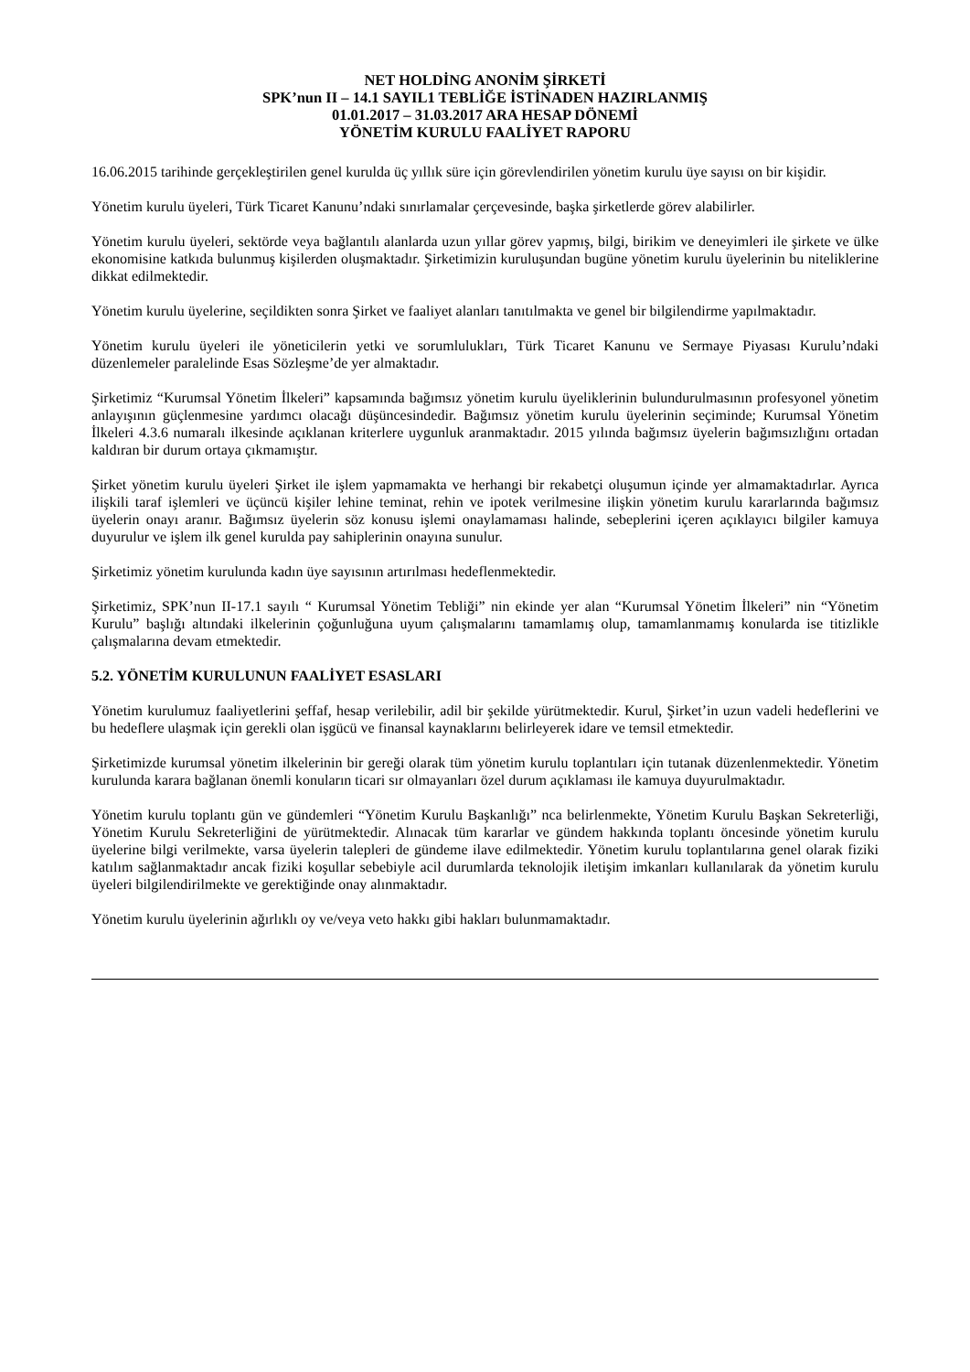NET HOLDİNG ANONİM ŞİRKETİ
SPK’nun II – 14.1 SAYIL1 TEBLİĞE İSTİNADEN HAZIRLANMIŞ
01.01.2017 – 31.03.2017 ARA HESAP DÖNEMİ
YÖNETİM KURULU FAALİYET RAPORU
16.06.2015 tarihinde gerçekleştirilen genel kurulda üç yıllık süre için görevlendirilen yönetim kurulu üye sayısı on bir kişidir.
Yönetim kurulu üyeleri, Türk Ticaret Kanunu’ndaki sınırlamalar çerçevesinde, başka şirketlerde görev alabilirler.
Yönetim kurulu üyeleri, sektörde veya bağlantılı alanlarda uzun yıllar görev yapmış, bilgi, birikim ve deneyimleri ile şirkete ve ülke ekonomisine katkıda bulunmuş kişilerden oluşmaktadır. Şirketimizin kuruluşundan bugüne yönetim kurulu üyelerinin bu niteliklerine dikkat edilmektedir.
Yönetim kurulu üyelerine, seçildikten sonra Şirket ve faaliyet alanları tanıtılmakta ve genel bir bilgilendirme yapılmaktadır.
Yönetim kurulu üyeleri ile yöneticilerin yetki ve sorumlulukları, Türk Ticaret Kanunu ve Sermaye Piyasası Kurulu’ndaki düzenlemeler paralelinde Esas Sözleşme’de yer almaktadır.
Şirketimiz “Kurumsal Yönetim İlkeleri” kapsamında bağımsız yönetim kurulu üyeliklerinin bulundurulmasının profesyonel yönetim anlayışının güçlenmesine yardımcı olacağı düşüncesindedir. Bağımsız yönetim kurulu üyelerinin seçiminde; Kurumsal Yönetim İlkeleri 4.3.6 numaralı ilkesinde açıklanan kriterlere uygunluk aranmaktadır. 2015 yılında bağımsız üyelerin bağımsızlığını ortadan kaldıran bir durum ortaya çıkmamıştır.
Şirket yönetim kurulu üyeleri Şirket ile işlem yapmamakta ve herhangi bir rekabetçi oluşumun içinde yer almamaktadırlar. Ayrıca ilişkili taraf işlemleri ve üçüncü kişiler lehine teminat, rehin ve ipotek verilmesine ilişkin yönetim kurulu kararlarında bağımsız üyelerin onayı aranır. Bağımsız üyelerin söz konusu işlemi onaylamaması halinde, sebeplerini içeren açıklayıcı bilgiler kamuya duyurulur ve işlem ilk genel kurulda pay sahiplerinin onayına sunulur.
Şirketimiz yönetim kurulunda kadın üye sayısının artırılması hedeflenmektedir.
Şirketimiz, SPK’nun II-17.1 sayılı “ Kurumsal Yönetim Tebliği” nin ekinde yer alan “Kurumsal Yönetim İlkeleri” nin “Yönetim Kurulu” başlığı altındaki ilkelerinin çoğunluğuna uyum çalışmalarını tamamlamış olup, tamamlanmamış konularda ise titizlikle çalışmalarına devam etmektedir.
5.2. YÖNETİM KURULUNUN FAALİYET ESASLARI
Yönetim kurulumuz faaliyetlerini şeffaf, hesap verilebilir, adil bir şekilde yürütmektedir. Kurul, Şirket’in uzun vadeli hedeflerini ve bu hedeflere ulaşmak için gerekli olan işgücü ve finansal kaynaklarını belirleyerek idare ve temsil etmektedir.
Şirketimizde kurumsal yönetim ilkelerinin bir gereği olarak tüm yönetim kurulu toplantıları için tutanak düzenlenmektedir. Yönetim kurulunda karara bağlanan önemli konuların ticari sır olmayanları özel durum açıklaması ile kamuya duyurulmaktadır.
Yönetim kurulu toplantı gün ve gündemleri “Yönetim Kurulu Başkanlığı” nca belirlenmekte, Yönetim Kurulu Başkan Sekreterliği, Yönetim Kurulu Sekreterliğini de yürütmektedir. Alınacak tüm kararlar ve gündem hakkında toplantı öncesinde yönetim kurulu üyelerine bilgi verilmekte, varsa üyelerin talepleri de gündeme ilave edilmektedir. Yönetim kurulu toplantılarına genel olarak fiziki katılım sağlanmaktadır ancak fiziki koşullar sebebiyle acil durumlarda teknolojik iletişim imkanları kullanılarak da yönetim kurulu üyeleri bilgilendirilmekte ve gerektiğinde onay alınmaktadır.
Yönetim kurulu üyelerinin ağırlıklı oy ve/veya veto hakkı gibi hakları bulunmamaktadır.